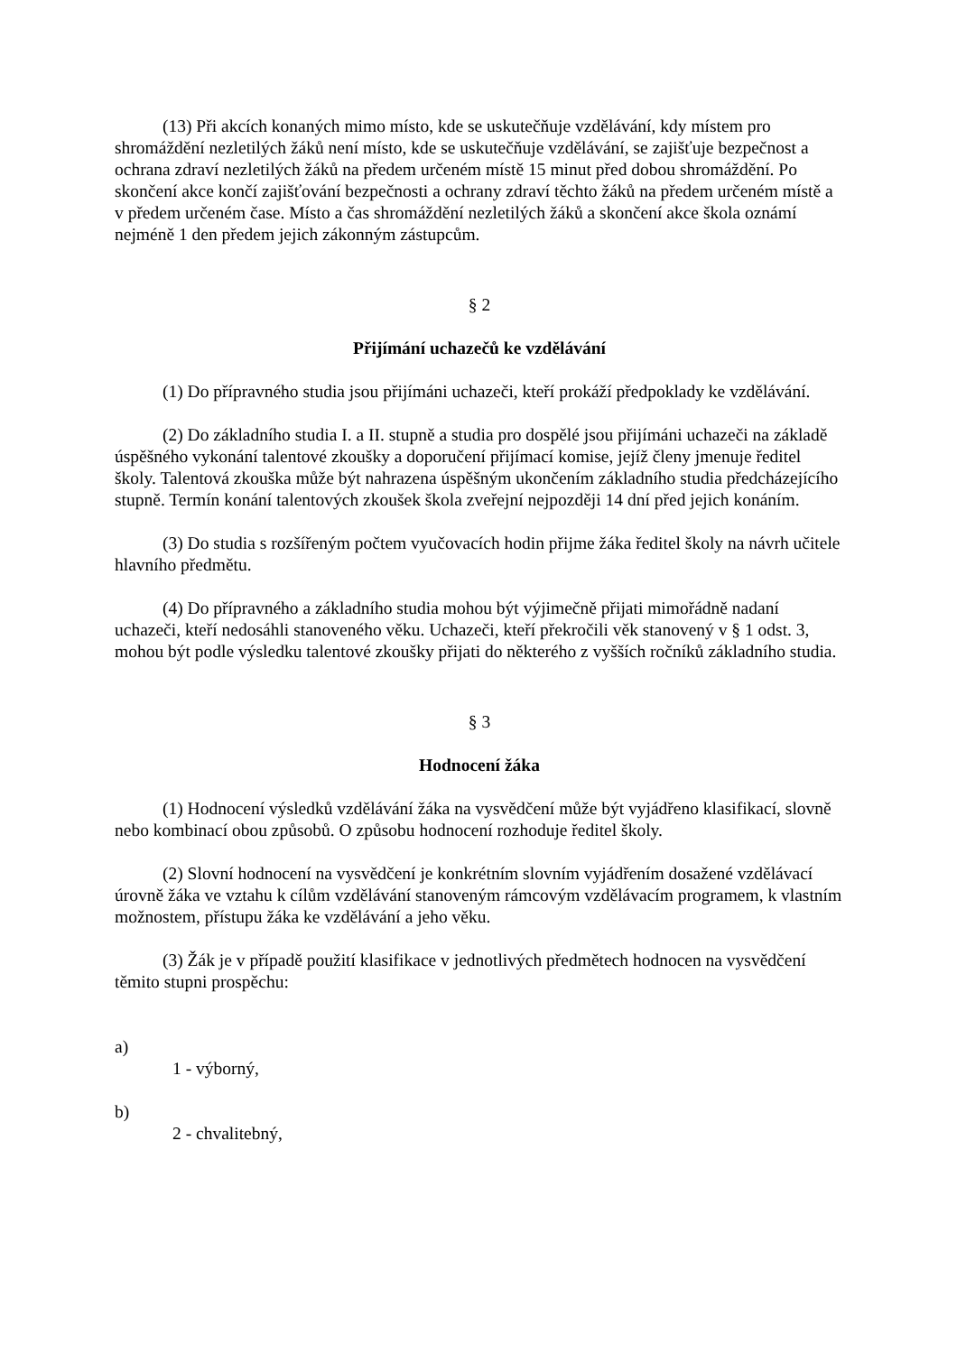(13) Při akcích konaných mimo místo, kde se uskutečňuje vzdělávání, kdy místem pro shromáždění nezletilých žáků není místo, kde se uskutečňuje vzdělávání, se zajišťuje bezpečnost a ochrana zdraví nezletilých žáků na předem určeném místě 15 minut před dobou shromáždění. Po skončení akce končí zajišťování bezpečnosti a ochrany zdraví těchto žáků na předem určeném místě a v předem určeném čase. Místo a čas shromáždění nezletilých žáků a skončení akce škola oznámí nejméně 1 den předem jejich zákonným zástupcům.
§ 2
Přijímání uchazečů ke vzdělávání
(1) Do přípravného studia jsou přijímáni uchazeči, kteří prokáží předpoklady ke vzdělávání.
(2) Do základního studia I. a II. stupně a studia pro dospělé jsou přijímáni uchazeči na základě úspěšného vykonání talentové zkoušky a doporučení přijímací komise, jejíž členy jmenuje ředitel školy. Talentová zkouška může být nahrazena úspěšným ukončením základního studia předcházejícího stupně. Termín konání talentových zkoušek škola zveřejní nejpozději 14 dní před jejich konáním.
(3) Do studia s rozšířeným počtem vyučovacích hodin přijme žáka ředitel školy na návrh učitele hlavního předmětu.
(4) Do přípravného a základního studia mohou být výjimečně přijati mimořádně nadaní uchazeči, kteří nedosáhli stanoveného věku. Uchazeči, kteří překročili věk stanovený v § 1 odst. 3, mohou být podle výsledku talentové zkoušky přijati do některého z vyšších ročníků základního studia.
§ 3
Hodnocení žáka
(1) Hodnocení výsledků vzdělávání žáka na vysvědčení může být vyjádřeno klasifikací, slovně nebo kombinací obou způsobů. O způsobu hodnocení rozhoduje ředitel školy.
(2) Slovní hodnocení na vysvědčení je konkrétním slovním vyjádřením dosažené vzdělávací úrovně žáka ve vztahu k cílům vzdělávání stanoveným rámcovým vzdělávacím programem, k vlastním možnostem, přístupu žáka ke vzdělávání a jeho věku.
(3) Žák je v případě použití klasifikace v jednotlivých předmětech hodnocen na vysvědčení těmito stupni prospěchu:
a)
1 - výborný,
b)
2 - chvalitebný,